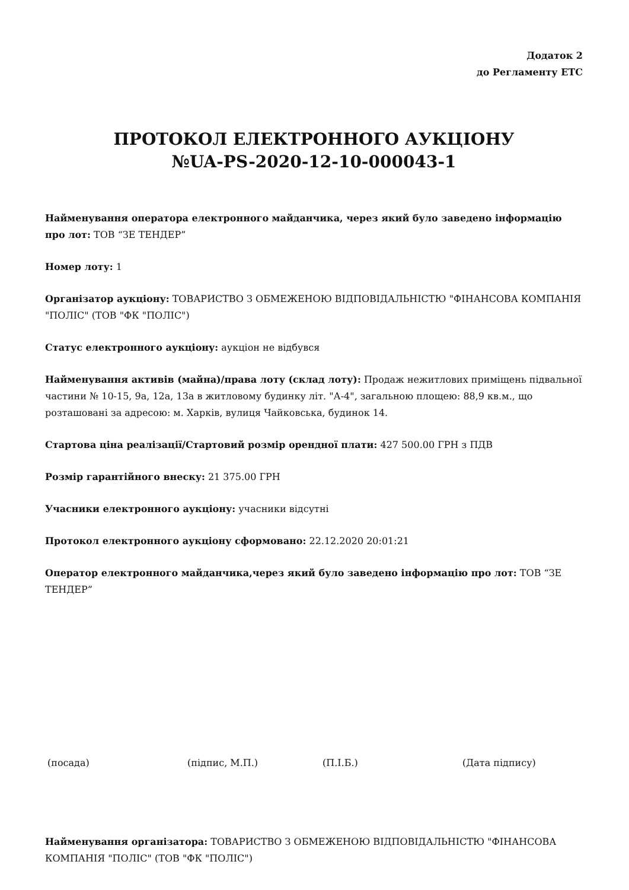Додаток 2
до Регламенту ЕТС
ПРОТОКОЛ ЕЛЕКТРОННОГО АУКЦІОНУ
№UA-PS-2020-12-10-000043-1
Найменування оператора електронного майданчика, через який було заведено інформацію про лот: ТОВ “ЗЕ ТЕНДЕР”
Номер лоту: 1
Організатор аукціону: ТОВАРИСТВО З ОБМЕЖЕНОЮ ВІДПОВІДАЛЬНІСТЮ "ФІНАНСОВА КОМПАНІЯ "ПОЛІС" (ТОВ "ФК "ПОЛІС")
Статус електронного аукціону: аукціон не відбувся
Найменування активів (майна)/права лоту (склад лоту): Продаж нежитлових приміщень підвальної частини № 10-15, 9а, 12а, 13а в житловому будинку літ. "А-4", загальною площею: 88,9 кв.м., що розташовані за адресою: м. Харків, вулиця Чайковська, будинок 14.
Стартова ціна реалізації/Стартовий розмір орендної плати: 427 500.00 ГРН з ПДВ
Розмір гарантійного внеску: 21 375.00 ГРН
Учасники електронного аукціону: учасники відсутні
Протокол електронного аукціону сформовано: 22.12.2020 20:01:21
Оператор електронного майданчика,через який було заведено інформацію про лот: ТОВ “ЗЕ ТЕНДЕР”
(посада) (підпис, М.П.) (П.І.Б.) (Дата підпису)
Найменування організатора: ТОВАРИСТВО З ОБМЕЖЕНОЮ ВІДПОВІДАЛЬНІСТЮ "ФІНАНСОВА КОМПАНІЯ "ПОЛІС" (ТОВ "ФК "ПОЛІС")